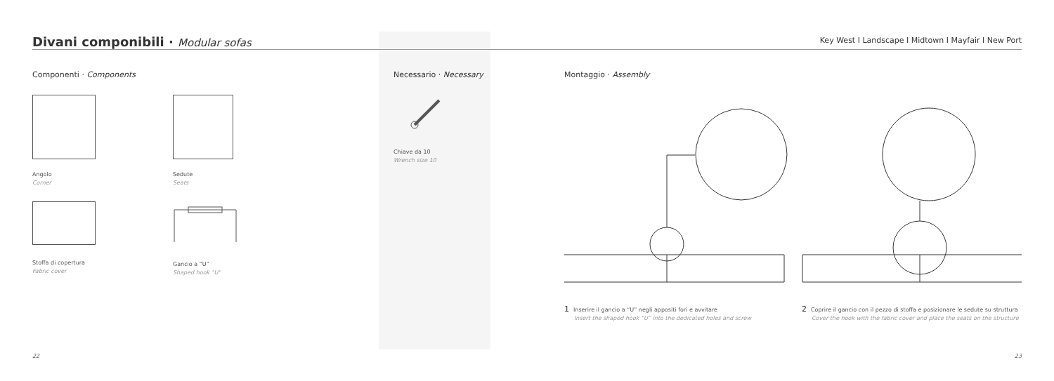Divani componibili · Modular sofas
Key West I Landscape I Midtown I Mayfair I New Port
Componenti · Components
Angolo
Corner
Sedute
Seats
Stoffa di copertura
Fabric cover
Gancio a “U”
Shaped hook "U"
Necessario · Necessary
Chiave da 10
Wrench size 10
Montaggio · Assembly
1 Inserire il gancio a “U” negli appositi fori e avvitare
Insert the shaped hook “U” into the dedicated holes and screw
2 Coprire il gancio con il pezzo di stoffa e posizionare le sedute su struttura
Cover the hook with the fabric cover and place the seats on the structure
22 23